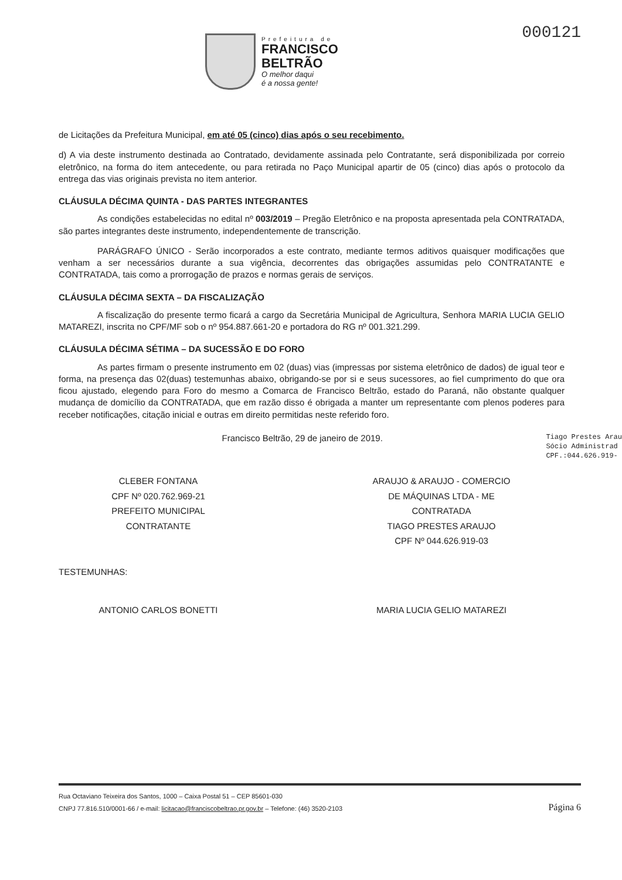Prefeitura de
FRANCISCO
BELTRÃO
O melhor daqui
é a nossa gente!
000121
de Licitações da Prefeitura Municipal, em até 05 (cinco) dias após o seu recebimento.
d) A via deste instrumento destinada ao Contratado, devidamente assinada pelo Contratante, será disponibilizada por correio eletrônico, na forma do item antecedente, ou para retirada no Paço Municipal apartir de 05 (cinco) dias após o protocolo da entrega das vias originais prevista no item anterior.
CLÁUSULA DÉCIMA QUINTA - DAS PARTES INTEGRANTES
As condições estabelecidas no edital nº 003/2019 – Pregão Eletrônico e na proposta apresentada pela CONTRATADA, são partes integrantes deste instrumento, independentemente de transcrição.
PARÁGRAFO ÚNICO - Serão incorporados a este contrato, mediante termos aditivos quaisquer modificações que venham a ser necessários durante a sua vigência, decorrentes das obrigações assumidas pelo CONTRATANTE e CONTRATADA, tais como a prorrogação de prazos e normas gerais de serviços.
CLÁUSULA DÉCIMA SEXTA – DA FISCALIZAÇÃO
A fiscalização do presente termo ficará a cargo da Secretária Municipal de Agricultura, Senhora MARIA LUCIA GELIO MATAREZI, inscrita no CPF/MF sob o nº 954.887.661-20 e portadora do RG nº 001.321.299.
CLÁUSULA DÉCIMA SÉTIMA – DA SUCESSÃO E DO FORO
As partes firmam o presente instrumento em 02 (duas) vias (impressas por sistema eletrônico de dados) de igual teor e forma, na presença das 02(duas) testemunhas abaixo, obrigando-se por si e seus sucessores, ao fiel cumprimento do que ora ficou ajustado, elegendo para Foro do mesmo a Comarca de Francisco Beltrão, estado do Paraná, não obstante qualquer mudança de domicílio da CONTRATADA, que em razão disso é obrigada a manter um representante com plenos poderes para receber notificações, citação inicial e outras em direito permitidas neste referido foro.
Francisco Beltrão, 29 de janeiro de 2019. Tiago Prestes Arau
Sócio Administrad
CPF.:044.626.919-
CLEBER FONTANA
CPF Nº 020.762.969-21
PREFEITO MUNICIPAL
CONTRATANTE
ARAUJO & ARAUJO - COMERCIO
DE MÁQUINAS LTDA - ME
CONTRATADA
TIAGO PRESTES ARAUJO
CPF Nº 044.626.919-03
TESTEMUNHAS:
ANTONIO CARLOS BONETTI MARIA LUCIA GELIO MATAREZI
Rua Octaviano Teixeira dos Santos, 1000 – Caixa Postal 51 – CEP 85601-030
CNPJ 77.816.510/0001-66 / e-mail: licitacao@franciscobeltrao.pr.gov.br – Telefone: (46) 3520-2103
Página 6